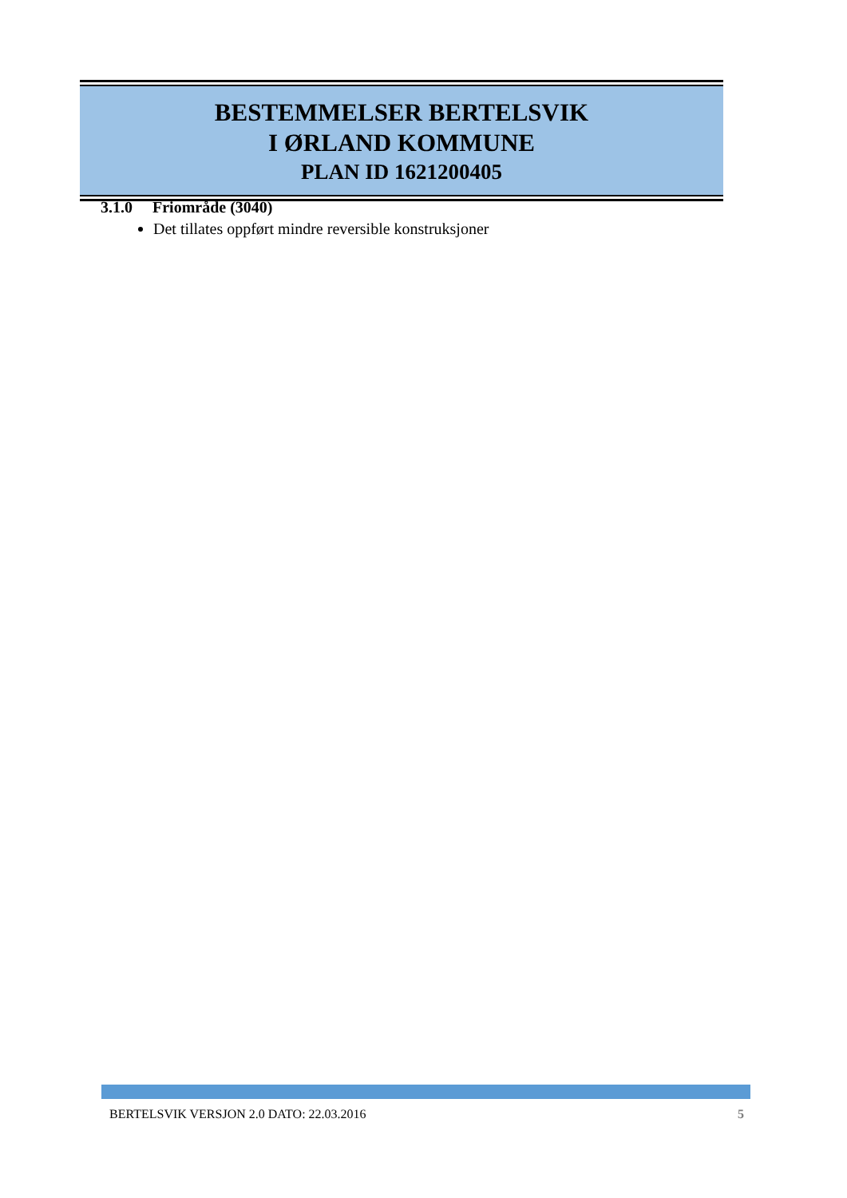BESTEMMELSER BERTELSVIK
I ØRLAND KOMMUNE
PLAN ID 1621200405
3.1.0 Friområde (3040)
Det tillates oppført mindre reversible konstruksjoner
BERTELSVIK VERSJON 2.0 DATO: 22.03.2016 5